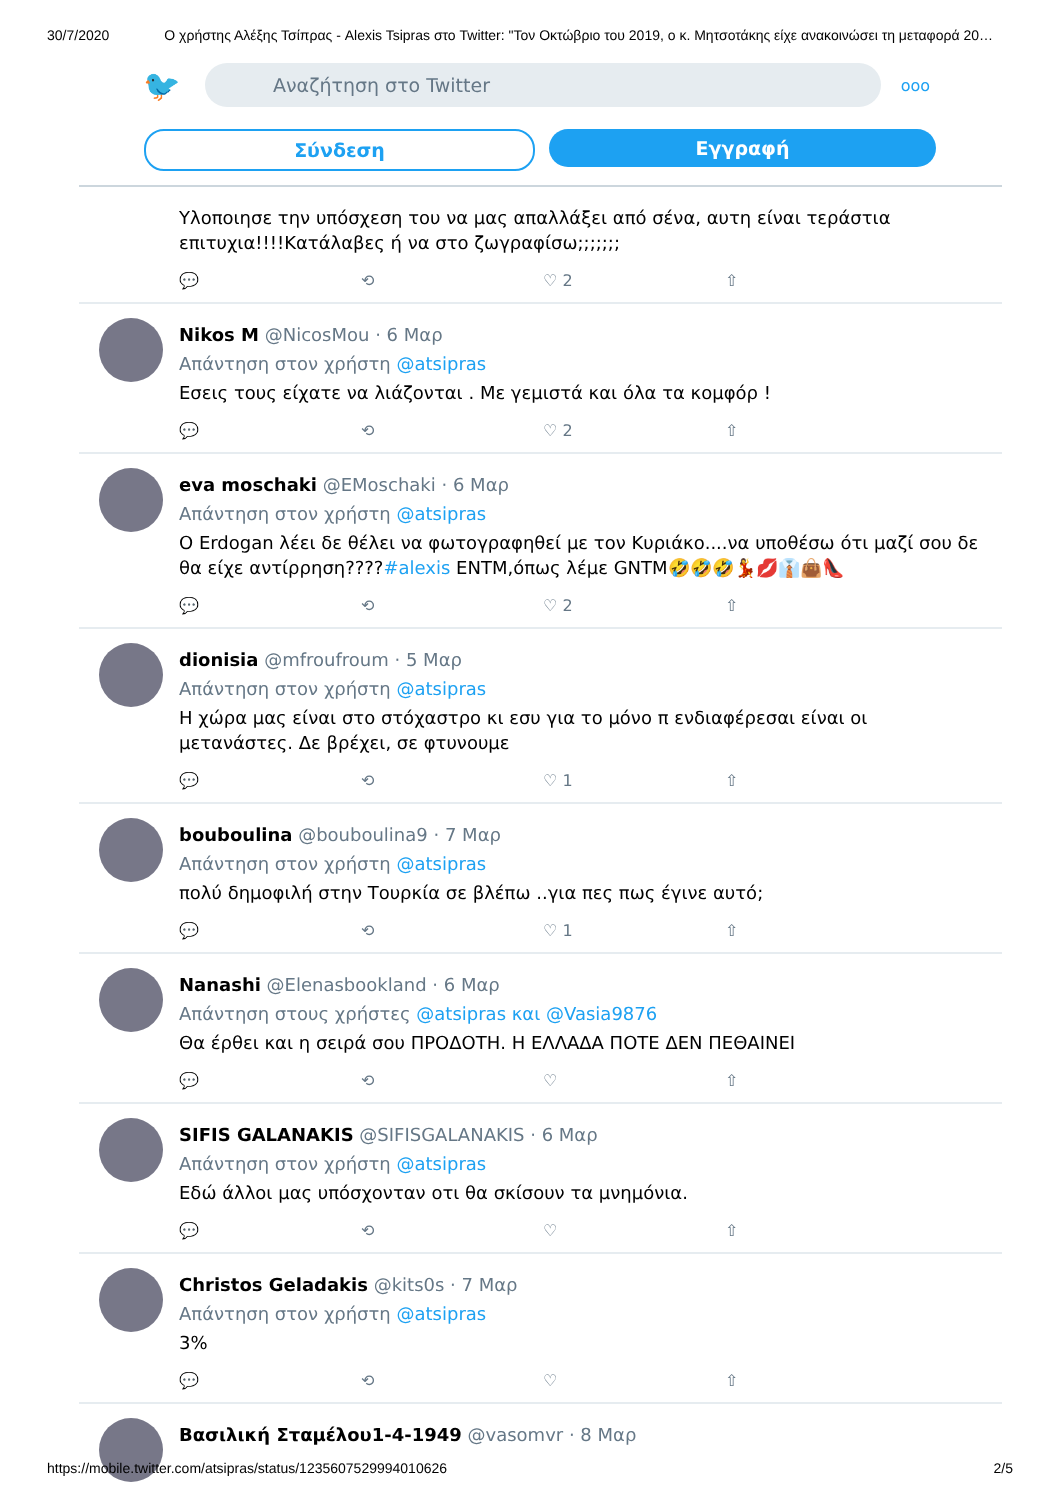30/7/2020 Ο χρήστης Αλέξης Τσίπρας - Alexis Tsipras στο Twitter: "Τον Οκτώβριο του 2019, ο κ. Μητσοτάκης είχε ανακοινώσει τη μεταφορά 20…
🐦
Αναζήτηση στο Twitter
ooo
Σύνδεση Εγγραφή
Υλοποιησε την υπόσχεση του να μας απαλλάξει από σένα, αυτη είναι τεράστια επιτυχια!!!!Κατάλαβες ή να στο ζωγραφίσω;;;;;;;
💬 ⟲ ♡ 2 ⇧
Nikos M @NicosMou · 6 Μαρ
Απάντηση στον χρήστη @atsipras
Εσεις τους είχατε να λιάζονται . Με γεμιστά και όλα τα κομφόρ !
💬 ⟲ ♡ 2 ⇧
eva moschaki @EMoschaki · 6 Μαρ
Απάντηση στον χρήστη @atsipras
Ο Erdogan λέει δε θέλει να φωτογραφηθεί με τον Κυριάκο....να υποθέσω ότι μαζί σου δε θα είχε αντίρρηση????#alexis ΕΝΤΜ,όπως λέμε GNTM🤣🤣🤣💃💋👔👜👠
💬 ⟲ ♡ 2 ⇧
dionisia @mfroufroum · 5 Μαρ
Απάντηση στον χρήστη @atsipras
Η χώρα μας είναι στο στόχαστρο κι εσυ για το μόνο π ενδιαφέρεσαι είναι οι μετανάστες. Δε βρέχει, σε φτυνουμε
💬 ⟲ ♡ 1 ⇧
bouboulina @bouboulina9 · 7 Μαρ
Απάντηση στον χρήστη @atsipras
πολύ δημοφιλή στην Τουρκία σε βλέπω ..για πες πως έγινε αυτό;
💬 ⟲ ♡ 1 ⇧
Nanashi @Elenasbookland · 6 Μαρ
Απάντηση στους χρήστες @atsipras και @Vasia9876
Θα έρθει και η σειρά σου ΠΡΟΔΟΤΗ. Η ΕΛΛΑΔΑ ΠΟΤΕ ΔΕΝ ΠΕΘΑΙΝΕΙ
💬 ⟲ ♡ ⇧
SIFIS GALANAKIS @SIFISGALANAKIS · 6 Μαρ
Απάντηση στον χρήστη @atsipras
Εδώ άλλοι μας υπόσχονταν οτι θα σκίσουν τα μνημόνια.
💬 ⟲ ♡ ⇧
Christos Geladakis @kits0s · 7 Μαρ
Απάντηση στον χρήστη @atsipras
3%
💬 ⟲ ♡ ⇧
Βασιλική Σταμέλου1-4-1949 @vasomvr · 8 Μαρ
https://mobile.twitter.com/atsipras/status/1235607529994010626 2/5